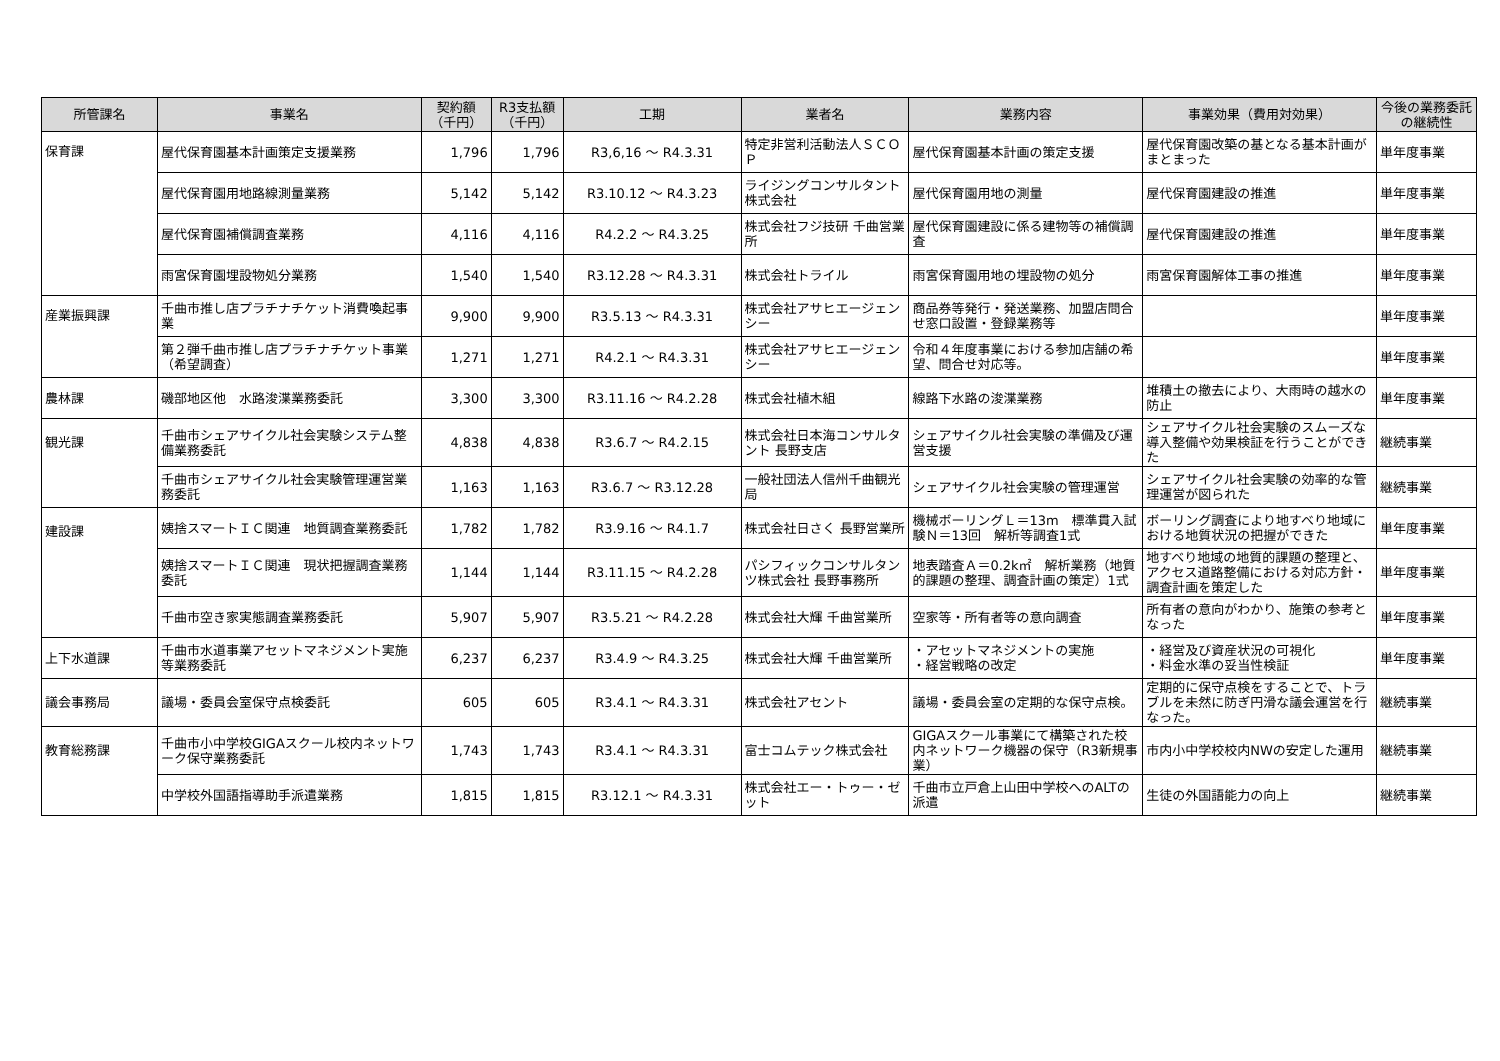| 所管課名 | 事業名 | 契約額（千円） | R3支払額（千円） | 工期 | 業者名 | 業務内容 | 事業効果（費用対効果） | 今後の業務委託の継続性 |
| --- | --- | --- | --- | --- | --- | --- | --- | --- |
| 保育課 | 屋代保育園基本計画策定支援業務 | 1,796 | 1,796 | R3,6,16 ～ R4.3.31 | 特定非営利活動法人ＳＣＯＰ | 屋代保育園基本計画の策定支援 | 屋代保育園改築の基となる基本計画がまとまった | 単年度事業 |
| | 屋代保育園用地路線測量業務 | 5,142 | 5,142 | R3.10.12 ～ R4.3.23 | ライジングコンサルタント株式会社 | 屋代保育園用地の測量 | 屋代保育園建設の推進 | 単年度事業 |
| | 屋代保育園補償調査業務 | 4,116 | 4,116 | R4.2.2 ～ R4.3.25 | 株式会社フジ技研 千曲営業所 | 屋代保育園建設に係る建物等の補償調査 | 屋代保育園建設の推進 | 単年度事業 |
| | 雨宮保育園埋設物処分業務 | 1,540 | 1,540 | R3.12.28 ～ R4.3.31 | 株式会社トライル | 雨宮保育園用地の埋設物の処分 | 雨宮保育園解体工事の推進 | 単年度事業 |
| 産業振興課 | 千曲市推し店プラチナチケット消費喚起事業 | 9,900 | 9,900 | R3.5.13 ～ R4.3.31 | 株式会社アサヒエージェンシー | 商品券等発行・発送業務、加盟店問合せ窓口設置・登録業務等 | | 単年度事業 |
| | 第２弾千曲市推し店プラチナチケット事業（希望調査） | 1,271 | 1,271 | R4.2.1 ～ R4.3.31 | 株式会社アサヒエージェンシー | 令和４年度事業における参加店舗の希望、問合せ対応等。 | | 単年度事業 |
| 農林課 | 磯部地区他 水路浚渫業務委託 | 3,300 | 3,300 | R3.11.16 ～ R4.2.28 | 株式会社植木組 | 線路下水路の浚渫業務 | 堆積土の撤去により、大雨時の越水の防止 | 単年度事業 |
| 観光課 | 千曲市シェアサイクル社会実験システム整備業務委託 | 4,838 | 4,838 | R3.6.7 ～ R4.2.15 | 株式会社日本海コンサルタント 長野支店 | シェアサイクル社会実験の準備及び運営支援 | シェアサイクル社会実験のスムーズな導入整備や効果検証を行うことができた | 継続事業 |
| | 千曲市シェアサイクル社会実験管理運営業務委託 | 1,163 | 1,163 | R3.6.7 ～ R3.12.28 | 一般社団法人信州千曲観光局 | シェアサイクル社会実験の管理運営 | シェアサイクル社会実験の効率的な管理運営が図られた | 継続事業 |
| 建設課 | 姨捨スマートＩＣ関連 地質調査業務委託 | 1,782 | 1,782 | R3.9.16 ～ R4.1.7 | 株式会社日さく 長野営業所 | 機械ボーリングＬ＝13m 標準貫入試験Ｎ＝13回 解析等調査1式 | ボーリング調査により地すべり地域における地質状況の把握ができた | 単年度事業 |
| | 姨捨スマートＩＣ関連 現状把握調査業務委託 | 1,144 | 1,144 | R3.11.15 ～ R4.2.28 | パシフィックコンサルタンツ株式会社 長野事務所 | 地表踏査Ａ＝0.2k㎡ 解析業務（地質的課題の整理、調査計画の策定）1式 | 地すべり地域の地質的課題の整理と、アクセス道路整備における対応方針・調査計画を策定した | 単年度事業 |
| | 千曲市空き家実態調査業務委託 | 5,907 | 5,907 | R3.5.21 ～ R4.2.28 | 株式会社大輝 千曲営業所 | 空家等・所有者等の意向調査 | 所有者の意向がわかり、施策の参考となった | 単年度事業 |
| 上下水道課 | 千曲市水道事業アセットマネジメント実施等業務委託 | 6,237 | 6,237 | R3.4.9 ～ R4.3.25 | 株式会社大輝 千曲営業所 | ・アセットマネジメントの実施 ・経営戦略の改定 | ・経営及び資産状況の可視化 ・料金水準の妥当性検証 | 単年度事業 |
| 議会事務局 | 議場・委員会室保守点検委託 | 605 | 605 | R3.4.1 ～ R4.3.31 | 株式会社アセント | 議場・委員会室の定期的な保守点検。 | 定期的に保守点検をすることで、トラブルを未然に防ぎ円滑な議会運営を行なった。 | 継続事業 |
| 教育総務課 | 千曲市小中学校GIGAスクール校内ネットワーク保守業務委託 | 1,743 | 1,743 | R3.4.1 ～ R4.3.31 | 富士コムテック株式会社 | GIGAスクール事業にて構築された校内ネットワーク機器の保守（R3新規事業） | 市内小中学校校内NWの安定した運用 | 継続事業 |
| | 中学校外国語指導助手派遣業務 | 1,815 | 1,815 | R3.12.1 ～ R4.3.31 | 株式会社エー・トゥー・ゼット | 千曲市立戸倉上山田中学校へのALTの派遣 | 生徒の外国語能力の向上 | 継続事業 |